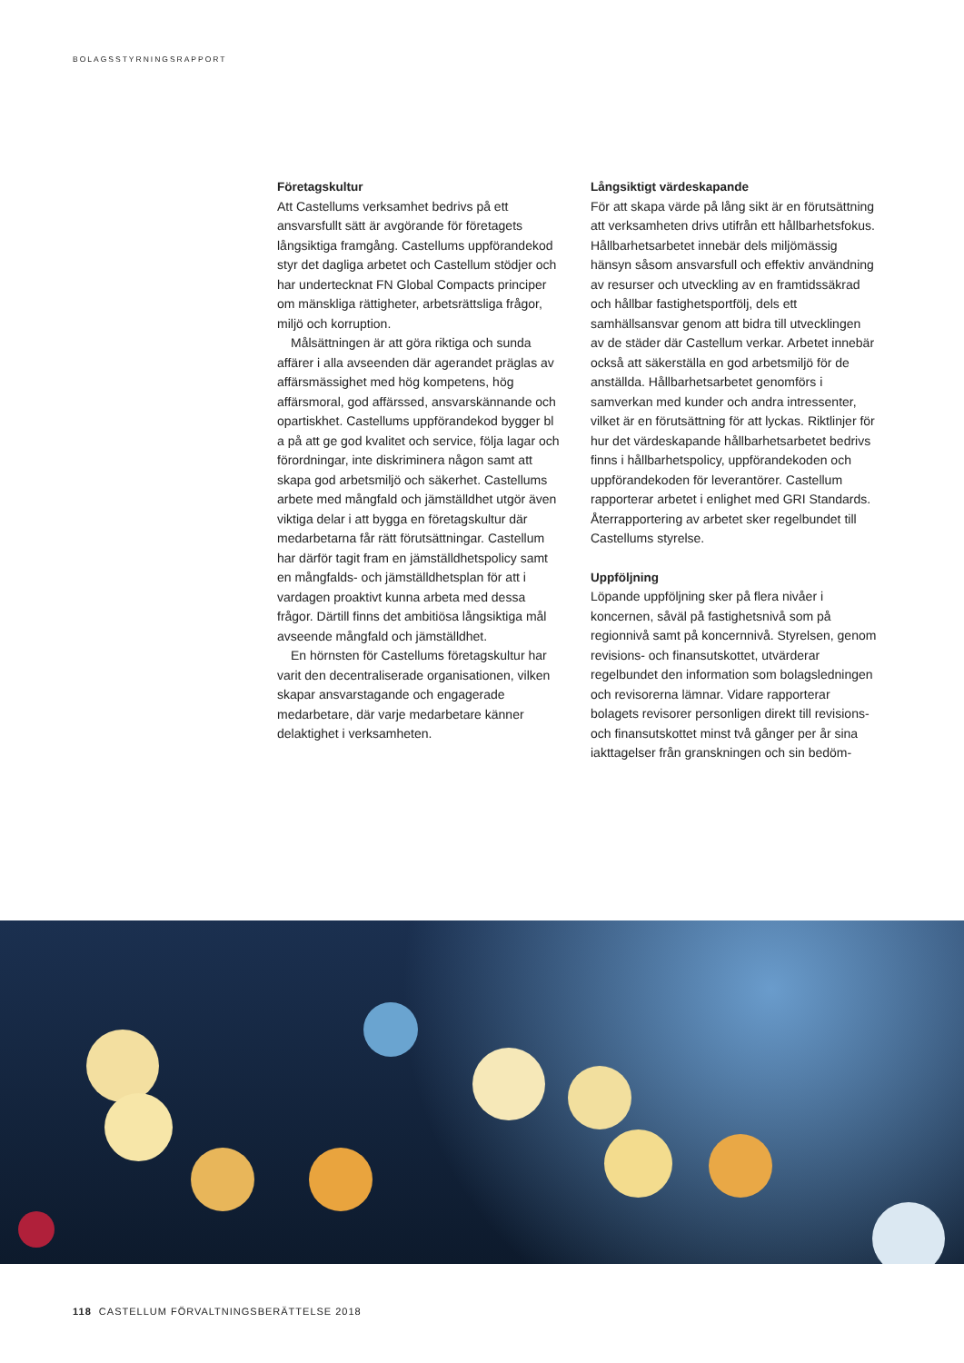BOLAGSSTYRNINGSRAPPORT
Företagskultur
Att Castellums verksamhet bedrivs på ett ansvarsfullt sätt är avgörande för företagets långsiktiga framgång. Castellums uppförandekod styr det dagliga arbetet och Castellum stödjer och har undertecknat FN Global Compacts principer om mänskliga rättigheter, arbetsrättsliga frågor, miljö och korruption.
Målsättningen är att göra riktiga och sunda affärer i alla avseenden där agerandet präglas av affärsmässighet med hög kompetens, hög affärsmoral, god affärssed, ansvarskännande och opartiskhet. Castellums uppförandekod bygger bl a på att ge god kvalitet och service, följa lagar och förordningar, inte diskriminera någon samt att skapa god arbetsmiljö och säkerhet. Castellums arbete med mångfald och jämställdhet utgör även viktiga delar i att bygga en företagskultur där medarbetarna får rätt förutsättningar. Castellum har därför tagit fram en jämställdhetspolicy samt en mångfalds- och jämställdhetsplan för att i vardagen proaktivt kunna arbeta med dessa frågor. Därtill finns det ambitiösa långsiktiga mål avseende mångfald och jämställdhet.
En hörnsten för Castellums företagskultur har varit den decentraliserade organisationen, vilken skapar ansvarstagande och engagerade medarbetare, där varje medarbetare känner delaktighet i verksamheten.
Långsiktigt värdeskapande
För att skapa värde på lång sikt är en förutsättning att verksamheten drivs utifrån ett hållbarhetsfokus. Hållbarhetsarbetet innebär dels miljömässig hänsyn såsom ansvarsfull och effektiv användning av resurser och utveckling av en framtidssäkrad och hållbar fastighetsportfölj, dels ett samhällsansvar genom att bidra till utvecklingen av de städer där Castellum verkar. Arbetet innebär också att säkerställa en god arbetsmiljö för de anställda. Hållbarhetsarbetet genomförs i samverkan med kunder och andra intressenter, vilket är en förutsättning för att lyckas. Riktlinjer för hur det värdeskapande hållbarhetsarbetet bedrivs finns i hållbarhetspolicy, uppförandekoden och uppförandekoden för leverantörer. Castellum rapporterar arbetet i enlighet med GRI Standards. Återrapportering av arbetet sker regelbundet till Castellums styrelse.
Uppföljning
Löpande uppföljning sker på flera nivåer i koncernen, såväl på fastighetsnivå som på regionnivå samt på koncernnivå. Styrelsen, genom revisions- och finansutskottet, utvärderar regelbundet den information som bolagsledningen och revisorerna lämnar. Vidare rapporterar bolagets revisorer personligen direkt till revisions- och finansutskottet minst två gånger per år sina iakttagelser från granskningen och sin bedöm-
118 CASTELLUM FÖRVALTNINGSBERÄTTELSE 2018